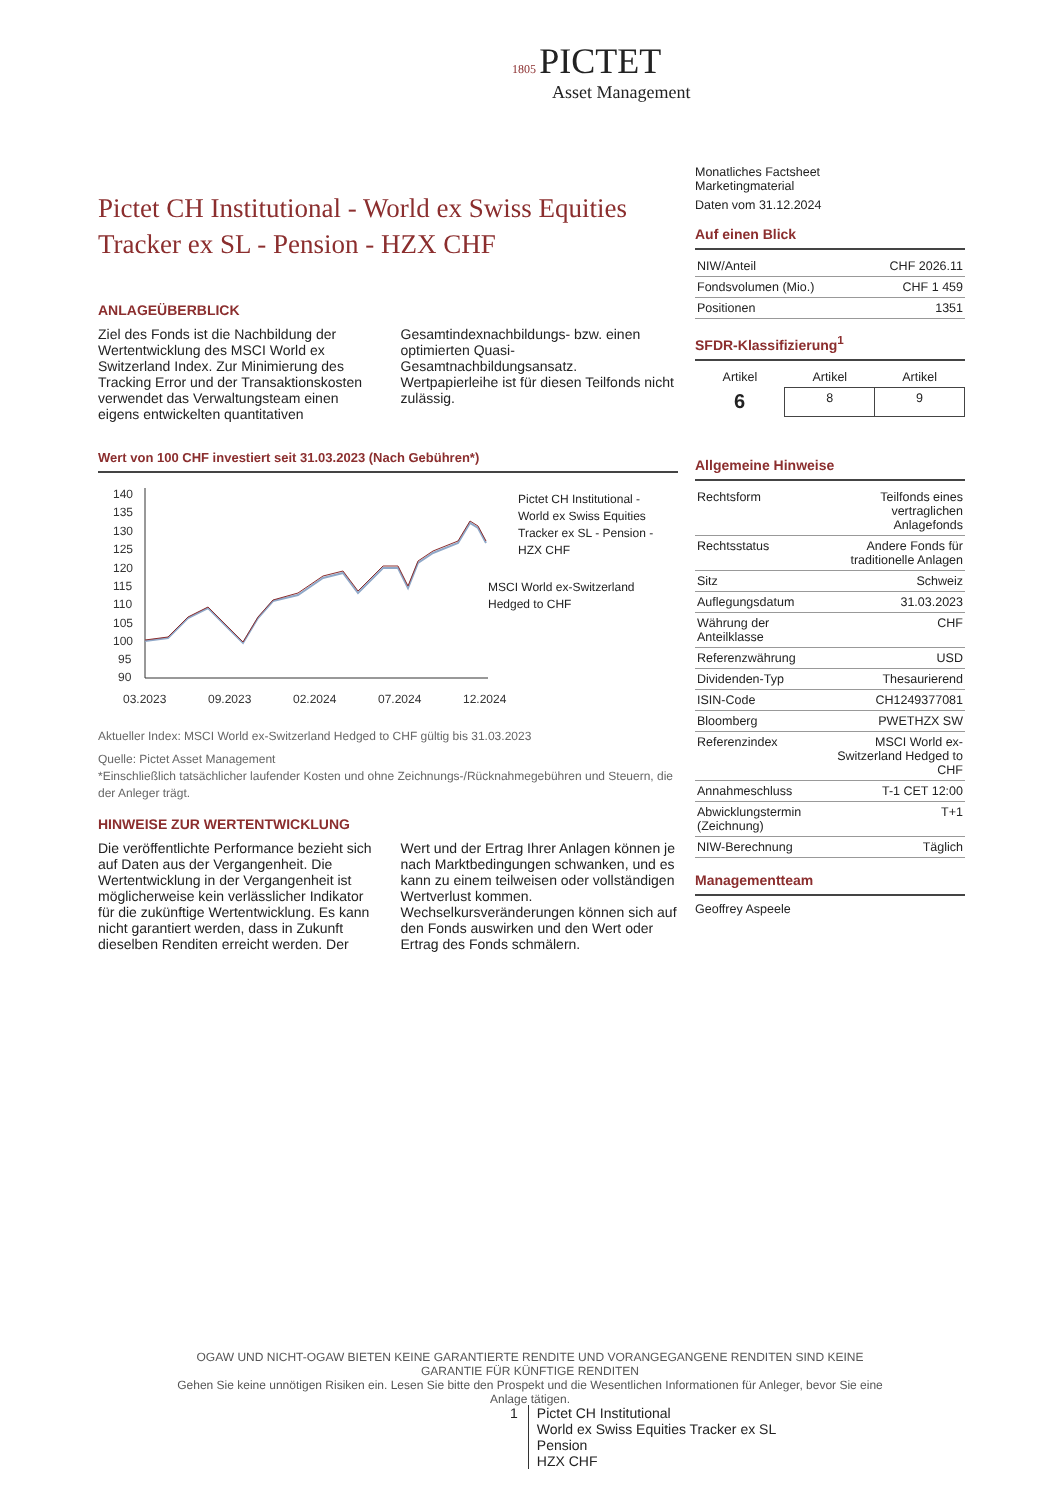1805 PICTET
Asset Management
Pictet CH Institutional - World ex Swiss Equities Tracker ex SL - Pension - HZX CHF
ANLAGEÜBERBLICK
Ziel des Fonds ist die Nachbildung der Wertentwicklung des MSCI World ex Switzerland Index. Zur Minimierung des Tracking Error und der Transaktionskosten verwendet das Verwaltungsteam einen eigens entwickelten quantitativen Gesamtindexnachbildungs- bzw. einen optimierten Quasi-Gesamtnachbildungsansatz. Wertpapierleihe ist für diesen Teilfonds nicht zulässig.
Wert von 100 CHF investiert seit 31.03.2023 (Nach Gebühren*)
140
135
130
125
120
115
110
105
100
95
90
03.2023
09.2023
02.2024
07.2024
12.2024
Pictet CH Institutional - World ex Swiss Equities Tracker ex SL - Pension - HZX CHF
MSCI World ex-Switzerland Hedged to CHF
Aktueller Index: MSCI World ex-Switzerland Hedged to CHF gültig bis 31.03.2023
Quelle: Pictet Asset Management
*Einschließlich tatsächlicher laufender Kosten und ohne Zeichnungs-/Rücknahmegebühren und Steuern, die der Anleger trägt.
HINWEISE ZUR WERTENTWICKLUNG
Die veröffentlichte Performance bezieht sich auf Daten aus der Vergangenheit. Die Wertentwicklung in der Vergangenheit ist möglicherweise kein verlässlicher Indikator für die zukünftige Wertentwicklung. Es kann nicht garantiert werden, dass in Zukunft dieselben Renditen erreicht werden. Der Wert und der Ertrag Ihrer Anlagen können je nach Marktbedingungen schwanken, und es kann zu einem teilweisen oder vollständigen Wertverlust kommen. Wechselkursveränderungen können sich auf den Fonds auswirken und den Wert oder Ertrag des Fonds schmälern.
Monatliches Factsheet
Marketingmaterial
Daten vom 31.12.2024
Auf einen Blick
| NIW/Anteil | CHF 2026.11 |
| Fondsvolumen (Mio.) | CHF 1 459 |
| Positionen | 1351 |
SFDR-Klassifizierung<sup>1</sup>
| Artikel | Artikel | Artikel |
| 6 | 8 | 9 |
Allgemeine Hinweise
| Rechtsform | Teilfonds eines vertraglichen Anlagefonds |
| Rechtsstatus | Andere Fonds für traditionelle Anlagen |
| Sitz | Schweiz |
| Auflegungsdatum | 31.03.2023 |
| Währung der Anteilklasse | CHF |
| Referenzwährung | USD |
| Dividenden-Typ | Thesaurierend |
| ISIN-Code | CH1249377081 |
| Bloomberg | PWETHZX SW |
| Referenzindex | MSCI World ex-Switzerland Hedged to CHF |
| Annahmeschluss | T-1 CET 12:00 |
| Abwicklungstermin (Zeichnung) | T+1 |
| NIW-Berechnung | Täglich |
Managementteam
Geoffrey Aspeele
OGAW UND NICHT-OGAW BIETEN KEINE GARANTIERTE RENDITE UND VORANGEGANGENE RENDITEN SIND KEINE GARANTIE FÜR KÜNFTIGE RENDITEN
Gehen Sie keine unnötigen Risiken ein. Lesen Sie bitte den Prospekt und die Wesentlichen Informationen für Anleger, bevor Sie eine Anlage tätigen.
1 Pictet CH Institutional
World ex Swiss Equities Tracker ex SL
Pension
HZX CHF